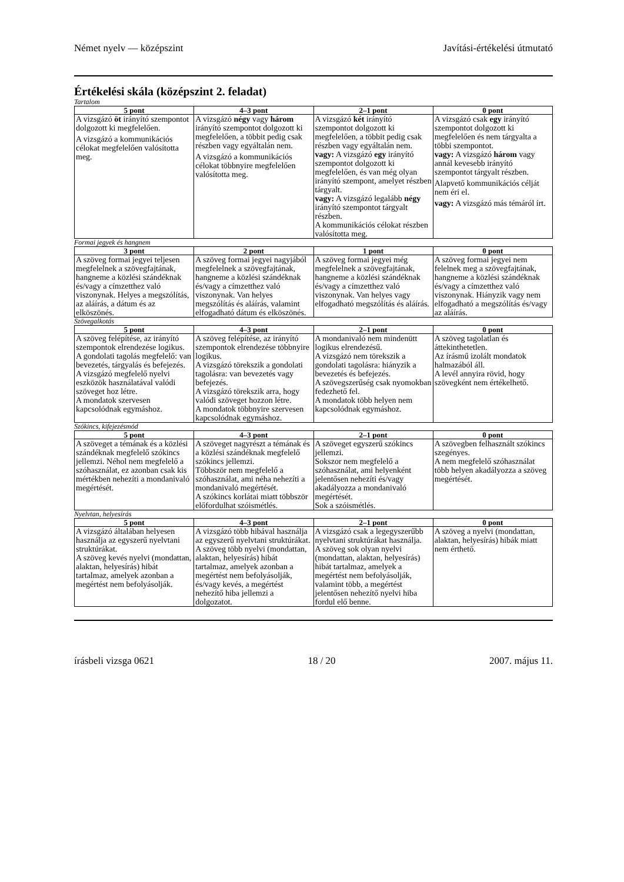Német nyelv — középszint Javítási-értékelési útmutató
Értékelési skála (középszint 2. feladat)
Tartalom
| 5 pont | 4–3 pont | 2–1 pont | 0 pont |
| --- | --- | --- | --- |
| A vizsgázó öt irányító szempontot dolgozott ki megfelelően. A vizsgázó a kommunikációs célokat megfelelően valósította meg. | A vizsgázó négy vagy három irányító szempontot dolgozott ki megfelelően, a többit pedig csak részben vagy egyáltalán nem. A vizsgázó a kommunikációs célokat többnyire megfelelően valósította meg. | A vizsgázó két irányító szempontot dolgozott ki megfelelően, a többit pedig csak részben vagy egyáltalán nem. vagy: A vizsgázó egy irányító szempontot dolgozott ki megfelelően, és van még olyan irányító szempont, amelyet részben tárgyalt. vagy: A vizsgázó legalább négy irányító szempontot tárgyalt részben. A kommunikációs célokat részben valósította meg. | A vizsgázó csak egy irányító szempontot dolgozott ki megfelelően és nem tárgyalta a többi szempontot. vagy: A vizsgázó három vagy annál kevesebb irányító szempontot tárgyalt részben. Alapvető kommunikációs célját nem éri el. vagy: A vizsgázó más témáról írt. |
Formai jegyek és hangnem
| 3 pont | 2 pont | 1 pont | 0 pont |
| --- | --- | --- | --- |
| A szöveg formai jegyei teljesen megfelelnek a szövegfajtának, hangneme a közlési szándéknak és/vagy a címzetthez való viszonynak. Helyes a megszólítás, az aláírás, a dátum és az elköszönés. | A szöveg formai jegyei nagyjából megfelelnek a szövegfajtának, hangneme a közlési szándéknak és/vagy a címzetthez való viszonynak. Van helyes megszólítás és aláírás, valamint elfogadható dátum és elköszönés. | A szöveg formai jegyei még megfelelnek a szövegfajtának, hangneme a közlési szándéknak és/vagy a címzetthez való viszonynak. Van helyes vagy elfogadható megszólítás és aláírás. | A szöveg formai jegyei nem felelnek meg a szövegfajtának, hangneme a közlési szándéknak és/vagy a címzetthez való viszonynak. Hiányzik vagy nem elfogadható a megszólítás és/vagy az aláírás. |
Szövegalkotás
| 5 pont | 4–3 pont | 2–1 pont | 0 pont |
| --- | --- | --- | --- |
| A szöveg felépítése, az irányító szempontok elrendezése logikus. A gondolati tagolás megfelelő: van bevezetés, tárgyalás és befejezés. A vizsgázó megfelelő nyelvi eszközök használatával valódi szöveget hoz létre. A mondatok szervesen kapcsolódnak egymáshoz. | A szöveg felépítése, az irányító szempontok elrendezése többnyire logikus. A vizsgázó törekszik a gondolati tagolásra: van bevezetés vagy befejezés. A vizsgázó törekszik arra, hogy valódi szöveget hozzon létre. A mondatok többnyire szervesen kapcsolódnak egymáshoz. | A mondanivaló nem mindenütt logikus elrendezésű. A vizsgázó nem törekszik a gondolati tagolásra: hiányzik a bevezetés és befejezés. A szövegszerűség csak nyomokban fedezhető fel. A mondatok több helyen nem kapcsolódnak egymáshoz. | A szöveg tagolatlan és áttekinthetetlen. Az írásmű izolált mondatok halmazából áll. A levél annyira rövid, hogy szövegként nem értékelhető. |
Szókincs, kifejezésmód
| 5 pont | 4–3 pont | 2–1 pont | 0 pont |
| --- | --- | --- | --- |
| A szöveget a témának és a közlési szándéknak megfelelő szókincs jellemzi. Néhol nem megfelelő a szóhasználat, ez azonban csak kis mértékben nehezíti a mondanivaló megértését. | A szöveget nagyrészt a témának és a közlési szándéknak megfelelő szókincs jellemzi. Többször nem megfelelő a szóhasználat, ami néha nehezíti a mondanivaló megértését. A szókincs korlátai miatt többször előfordulhat szóismétlés. | A szöveget egyszerű szókincs jellemzi. Sokszor nem megfelelő a szóhasználat, ami helyenként jelentősen nehezíti és/vagy akadályozza a mondanivaló megértését. Sok a szóismétlés. | A szövegben felhasznált szókincs szegényes. A nem megfelelő szóhasználat több helyen akadályozza a szöveg megértését. |
Nyelvtan, helyesírás
| 5 pont | 4–3 pont | 2–1 pont | 0 pont |
| --- | --- | --- | --- |
| A vizsgázó általában helyesen használja az egyszerű nyelvtani struktúrákat. A szöveg kevés nyelvi (mondattan, alaktan, helyesírás) hibát tartalmaz, amelyek azonban a megértést nem befolyásolják. | A vizsgázó több hibával használja az egyszerű nyelvtani struktúrákat. A szöveg több nyelvi (mondattan, alaktan, helyesírás) hibát tartalmaz, amelyek azonban a megértést nem befolyásolják, és/vagy kevés, a megértést nehezítő hiba jellemzi a dolgozatot. | A vizsgázó csak a legegyszerűbb nyelvtani struktúrákat használja. A szöveg sok olyan nyelvi (mondattan, alaktan, helyesírás) hibát tartalmaz, amelyek a megértést nem befolyásolják, valamint több, a megértést jelentősen nehezítő nyelvi hiba fordul elő benne. | A szöveg a nyelvi (mondattan, alaktan, helyesírás) hibák miatt nem érthető. |
írásbeli vizsga 0621 18 / 20 2007. május 11.